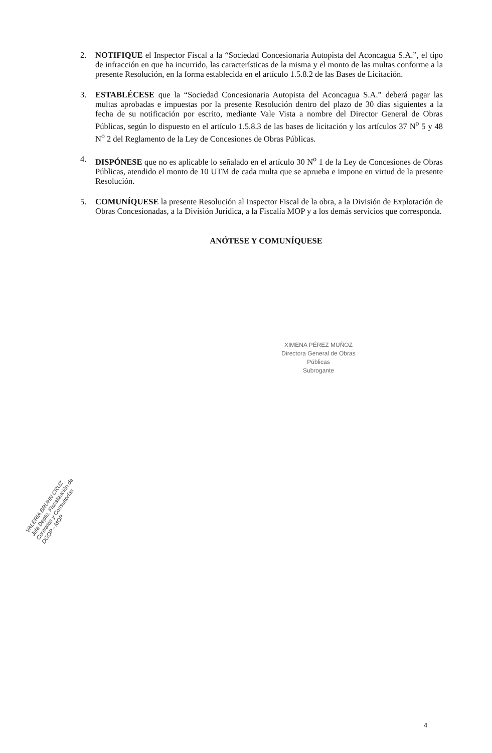2. NOTIFIQUE el Inspector Fiscal a la “Sociedad Concesionaria Autopista del Aconcagua S.A.”, el tipo de infracción en que ha incurrido, las características de la misma y el monto de las multas conforme a la presente Resolución, en la forma establecida en el artículo 1.5.8.2 de las Bases de Licitación.
3. ESTABLÉCESE que la “Sociedad Concesionaria Autopista del Aconcagua S.A.” deberá pagar las multas aprobadas e impuestas por la presente Resolución dentro del plazo de 30 días siguientes a la fecha de su notificación por escrito, mediante Vale Vista a nombre del Director General de Obras Públicas, según lo dispuesto en el artículo 1.5.8.3 de las bases de licitación y los artículos 37 N<sup>o</sup> 5 y 48 N<sup>o</sup> 2 del Reglamento de la Ley de Concesiones de Obras Públicas.
4. DISPÓNESE que no es aplicable lo señalado en el artículo 30 N<sup>o</sup> 1 de la Ley de Concesiones de Obras Públicas, atendido el monto de 10 UTM de cada multa que se aprueba e impone en virtud de la presente Resolución.
5. COMUNÍQUESE la presente Resolución al Inspector Fiscal de la obra, a la División de Explotación de Obras Concesionadas, a la División Jurídica, a la Fiscalía MOP y a los demás servicios que corresponda.
ANÓTESE Y COMUNÍQUESE
XIMENA PÉREZ MUÑOZ
Directora General de Obras Públicas
Subrogante
VALERIA BRUHN CRUZ
Jefa Depto. Fiscalización de Contratos y Consultorías
DGOP - MOP
4